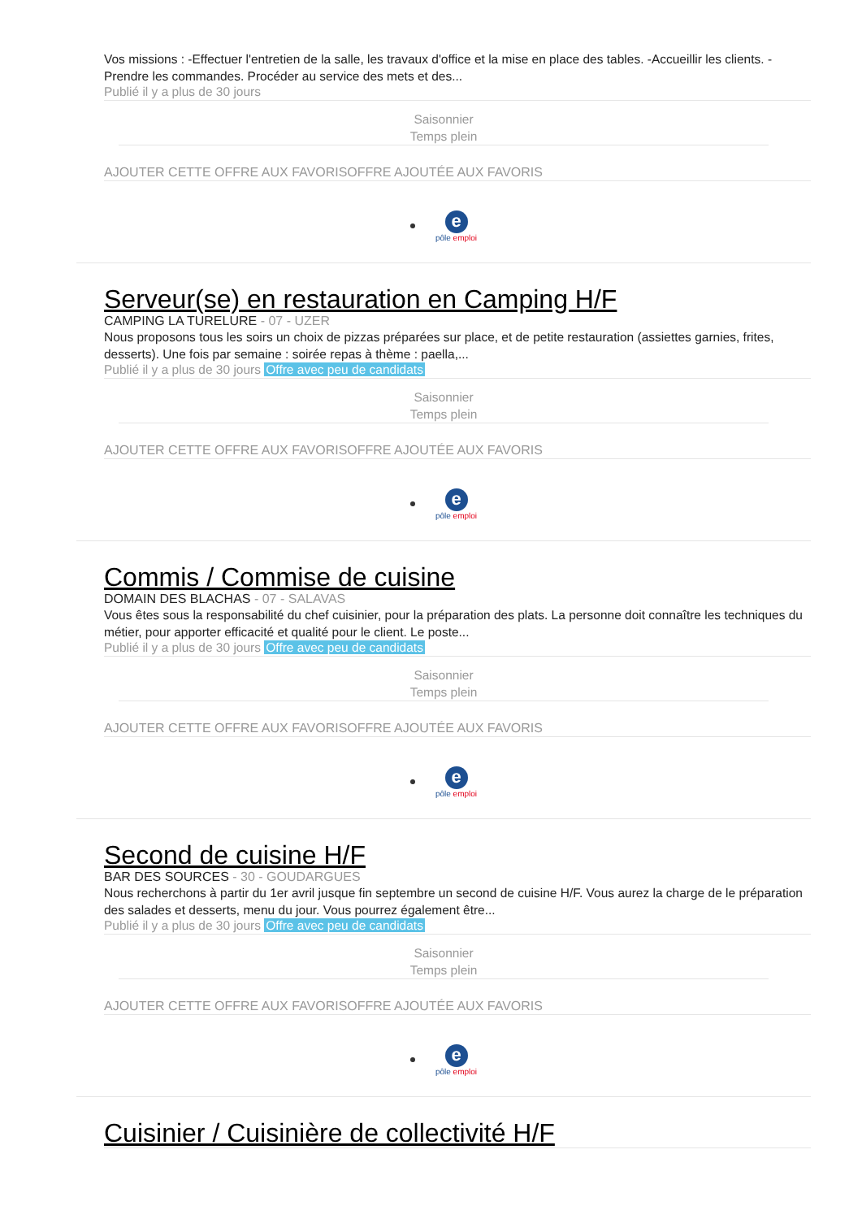Vos missions : -Effectuer l'entretien de la salle, les travaux d'office et la mise en place des tables. -Accueillir les clients. -Prendre les commandes. Procéder au service des mets et des...
Publié il y a plus de 30 jours
Saisonnier
Temps plein
AJOUTER CETTE OFFRE AUX FAVORISOFFRE AJOUTÉE AUX FAVORIS
e
pôle emploi
Serveur(se) en restauration en Camping H/F
CAMPING LA TURELURE - 07 - UZER
Nous proposons tous les soirs un choix de pizzas préparées sur place, et de petite restauration (assiettes garnies, frites, desserts). Une fois par semaine : soirée repas à thème : paella,...
Publié il y a plus de 30 jours Offre avec peu de candidats
Saisonnier
Temps plein
AJOUTER CETTE OFFRE AUX FAVORISOFFRE AJOUTÉE AUX FAVORIS
e
pôle emploi
Commis / Commise de cuisine
DOMAIN DES BLACHAS - 07 - SALAVAS
Vous êtes sous la responsabilité du chef cuisinier, pour la préparation des plats. La personne doit connaître les techniques du métier, pour apporter efficacité et qualité pour le client. Le poste...
Publié il y a plus de 30 jours Offre avec peu de candidats
Saisonnier
Temps plein
AJOUTER CETTE OFFRE AUX FAVORISOFFRE AJOUTÉE AUX FAVORIS
e
pôle emploi
Second de cuisine H/F
BAR DES SOURCES - 30 - GOUDARGUES
Nous recherchons à partir du 1er avril jusque fin septembre un second de cuisine H/F. Vous aurez la charge de le préparation des salades et desserts, menu du jour. Vous pourrez également être...
Publié il y a plus de 30 jours Offre avec peu de candidats
Saisonnier
Temps plein
AJOUTER CETTE OFFRE AUX FAVORISOFFRE AJOUTÉE AUX FAVORIS
e
pôle emploi
Cuisinier / Cuisinière de collectivité H/F